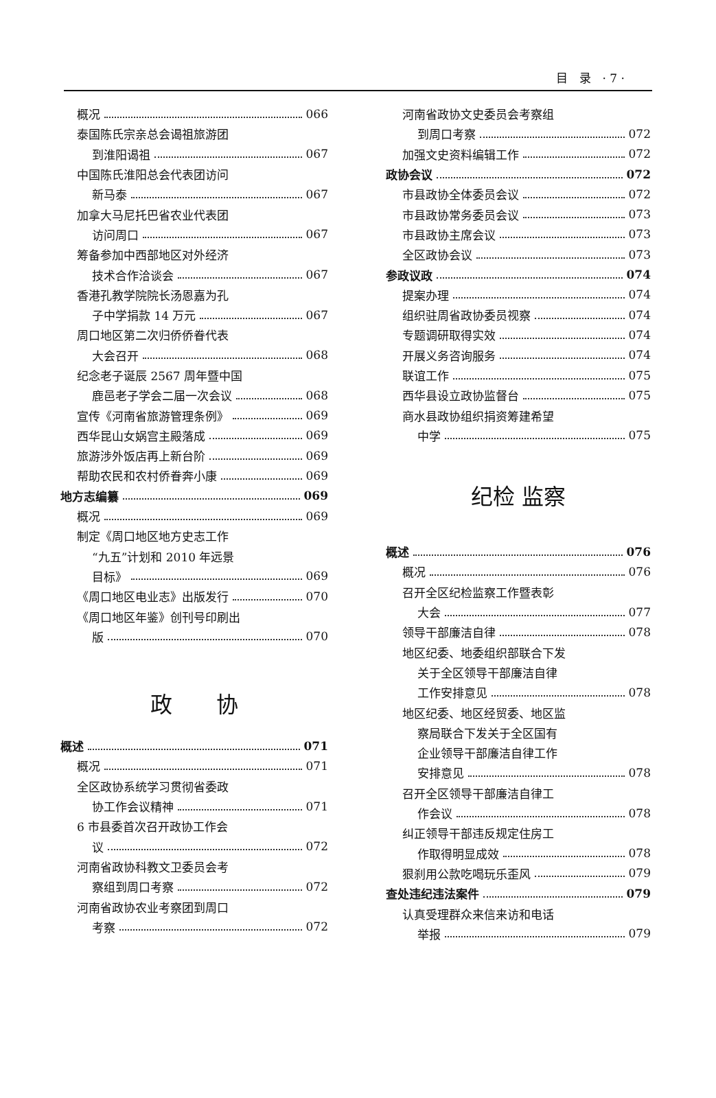目　录　· 7 ·
概况 066
泰国陈氏宗亲总会谒祖旅游团
到淮阳谒祖 067
中国陈氏淮阳总会代表团访问
新马泰 067
加拿大马尼托巴省农业代表团
访问周口 067
筹备参加中西部地区对外经济
技术合作洽谈会 067
香港孔教学院院长汤恩嘉为孔
子中学捐款 14 万元 067
周口地区第二次归侨侨眷代表
大会召开 068
纪念老子诞辰 2567 周年暨中国
鹿邑老子学会二届一次会议 068
宣传《河南省旅游管理条例》 069
西华昆山女娲宫主殿落成 069
旅游涉外饭店再上新台阶 069
帮助农民和农村侨眷奔小康 069
地方志编纂 069
概况 069
制定《周口地区地方史志工作
“九五”计划和 2010 年远景
目标》 069
《周口地区电业志》出版发行 070
《周口地区年鉴》创刊号印刷出
版 070
政　　协
概述 071
概况 071
全区政协系统学习贯彻省委政
协工作会议精神 071
6 市县委首次召开政协工作会
议 072
河南省政协科教文卫委员会考
察组到周口考察 072
河南省政协农业考察团到周口
考察 072
河南省政协文史委员会考察组
到周口考察 072
加强文史资料编辑工作 072
政协会议 072
市县政协全体委员会议 072
市县政协常务委员会议 073
市县政协主席会议 073
全区政协会议 073
参政议政 074
提案办理 074
组织驻周省政协委员视察 074
专题调研取得实效 074
开展义务咨询服务 074
联谊工作 075
西华县设立政协监督台 075
商水县政协组织捐资筹建希望
中学 075
纪检 监察
概述 076
概况 076
召开全区纪检监察工作暨表彰
大会 077
领导干部廉洁自律 078
地区纪委、地委组织部联合下发
关于全区领导干部廉洁自律
工作安排意见 078
地区纪委、地区经贸委、地区监
察局联合下发关于全区国有
企业领导干部廉洁自律工作
安排意见 078
召开全区领导干部廉洁自律工
作会议 078
纠正领导干部违反规定住房工
作取得明显成效 078
狠刹用公款吃喝玩乐歪风 079
查处违纪违法案件 079
认真受理群众来信来访和电话
举报 079